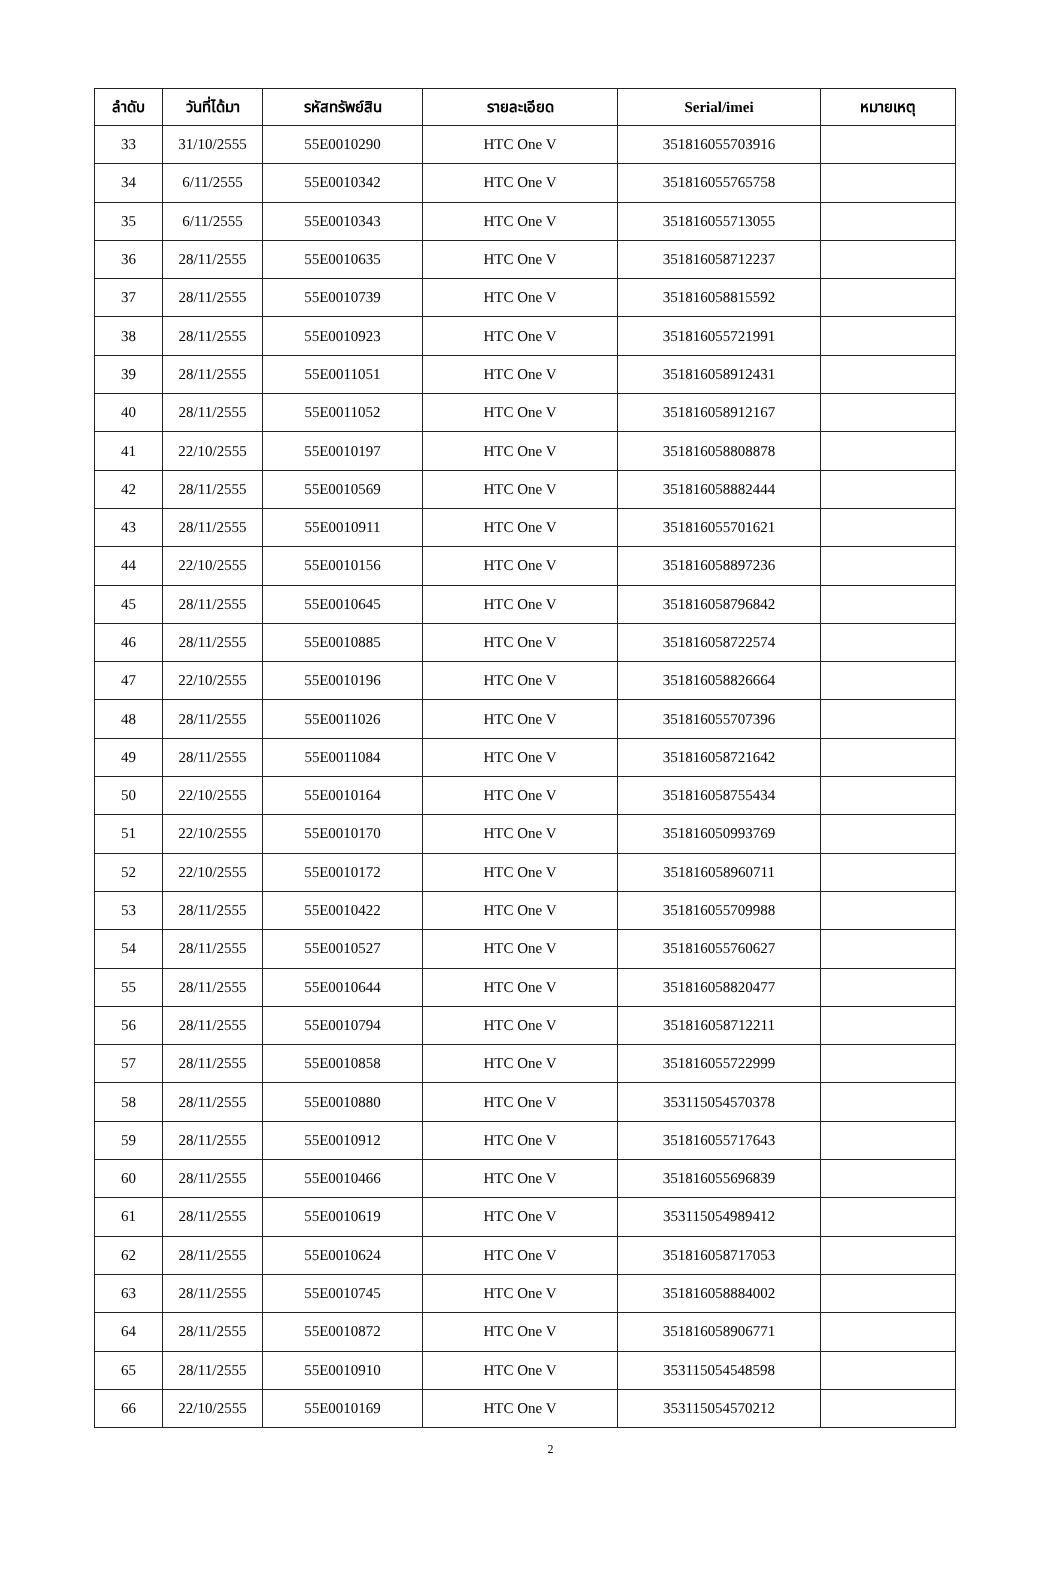| ลำดับ | วันที่ได้มา | รหัสทรัพย์สิน | รายละเอียด | Serial/imei | หมายเหตุ |
| --- | --- | --- | --- | --- | --- |
| 33 | 31/10/2555 | 55E0010290 | HTC One V | 351816055703916 | |
| 34 | 6/11/2555 | 55E0010342 | HTC One V | 351816055765758 | |
| 35 | 6/11/2555 | 55E0010343 | HTC One V | 351816055713055 | |
| 36 | 28/11/2555 | 55E0010635 | HTC One V | 351816058712237 | |
| 37 | 28/11/2555 | 55E0010739 | HTC One V | 351816058815592 | |
| 38 | 28/11/2555 | 55E0010923 | HTC One V | 351816055721991 | |
| 39 | 28/11/2555 | 55E0011051 | HTC One V | 351816058912431 | |
| 40 | 28/11/2555 | 55E0011052 | HTC One V | 351816058912167 | |
| 41 | 22/10/2555 | 55E0010197 | HTC One V | 351816058808878 | |
| 42 | 28/11/2555 | 55E0010569 | HTC One V | 351816058882444 | |
| 43 | 28/11/2555 | 55E0010911 | HTC One V | 351816055701621 | |
| 44 | 22/10/2555 | 55E0010156 | HTC One V | 351816058897236 | |
| 45 | 28/11/2555 | 55E0010645 | HTC One V | 351816058796842 | |
| 46 | 28/11/2555 | 55E0010885 | HTC One V | 351816058722574 | |
| 47 | 22/10/2555 | 55E0010196 | HTC One V | 351816058826664 | |
| 48 | 28/11/2555 | 55E0011026 | HTC One V | 351816055707396 | |
| 49 | 28/11/2555 | 55E0011084 | HTC One V | 351816058721642 | |
| 50 | 22/10/2555 | 55E0010164 | HTC One V | 351816058755434 | |
| 51 | 22/10/2555 | 55E0010170 | HTC One V | 351816050993769 | |
| 52 | 22/10/2555 | 55E0010172 | HTC One V | 351816058960711 | |
| 53 | 28/11/2555 | 55E0010422 | HTC One V | 351816055709988 | |
| 54 | 28/11/2555 | 55E0010527 | HTC One V | 351816055760627 | |
| 55 | 28/11/2555 | 55E0010644 | HTC One V | 351816058820477 | |
| 56 | 28/11/2555 | 55E0010794 | HTC One V | 351816058712211 | |
| 57 | 28/11/2555 | 55E0010858 | HTC One V | 351816055722999 | |
| 58 | 28/11/2555 | 55E0010880 | HTC One V | 353115054570378 | |
| 59 | 28/11/2555 | 55E0010912 | HTC One V | 351816055717643 | |
| 60 | 28/11/2555 | 55E0010466 | HTC One V | 351816055696839 | |
| 61 | 28/11/2555 | 55E0010619 | HTC One V | 353115054989412 | |
| 62 | 28/11/2555 | 55E0010624 | HTC One V | 351816058717053 | |
| 63 | 28/11/2555 | 55E0010745 | HTC One V | 351816058884002 | |
| 64 | 28/11/2555 | 55E0010872 | HTC One V | 351816058906771 | |
| 65 | 28/11/2555 | 55E0010910 | HTC One V | 353115054548598 | |
| 66 | 22/10/2555 | 55E0010169 | HTC One V | 353115054570212 | |
2